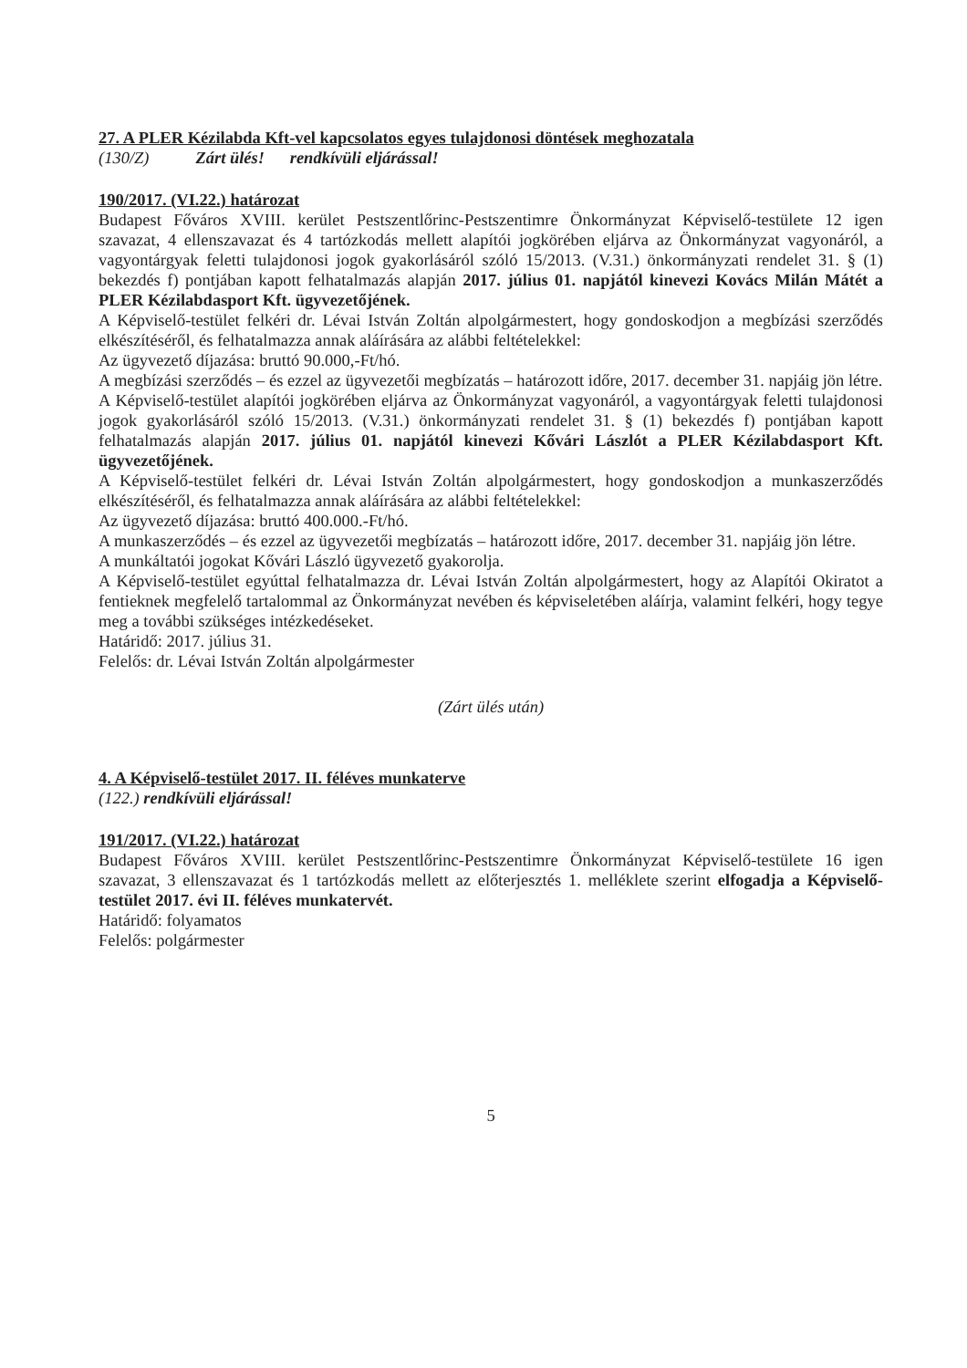27. A PLER Kézilabda Kft-vel kapcsolatos egyes tulajdonosi döntések meghozatala
(130/Z) Zárt ülés! rendkívüli eljárással!
190/2017. (VI.22.) határozat
Budapest Főváros XVIII. kerület Pestszentlőrinc-Pestszentimre Önkormányzat Képviselő-testülete 12 igen szavazat, 4 ellenszavazat és 4 tartózkodás mellett alapítói jogkörében eljárva az Önkormányzat vagyonáról, a vagyontárgyak feletti tulajdonosi jogok gyakorlásáról szóló 15/2013. (V.31.) önkormányzati rendelet 31. § (1) bekezdés f) pontjában kapott felhatalmazás alapján 2017. július 01. napjától kinevezi Kovács Milán Mátét a PLER Kézilabdasport Kft. ügyvezetőjének.
A Képviselő-testület felkéri dr. Lévai István Zoltán alpolgármestert, hogy gondoskodjon a megbízási szerződés elkészítéséről, és felhatalmazza annak aláírására az alábbi feltételekkel:
Az ügyvezető díjazása: bruttó 90.000,-Ft/hó.
A megbízási szerződés – és ezzel az ügyvezetői megbízatás – határozott időre, 2017. december 31. napjáig jön létre.
A Képviselő-testület alapítói jogkörében eljárva az Önkormányzat vagyonáról, a vagyontárgyak feletti tulajdonosi jogok gyakorlásáról szóló 15/2013. (V.31.) önkormányzati rendelet 31. § (1) bekezdés f) pontjában kapott felhatalmazás alapján 2017. július 01. napjától kinevezi Kővári Lászlót a PLER Kézilabdasport Kft. ügyvezetőjének.
A Képviselő-testület felkéri dr. Lévai István Zoltán alpolgármestert, hogy gondoskodjon a munkaszerződés elkészítéséről, és felhatalmazza annak aláírására az alábbi feltételekkel:
Az ügyvezető díjazása: bruttó 400.000.-Ft/hó.
A munkaszerződés – és ezzel az ügyvezetői megbízatás – határozott időre, 2017. december 31. napjáig jön létre.
A munkáltatói jogokat Kővári László ügyvezető gyakorolja.
A Képviselő-testület egyúttal felhatalmazza dr. Lévai István Zoltán alpolgármestert, hogy az Alapítói Okiratot a fentieknek megfelelő tartalommal az Önkormányzat nevében és képviseletében aláírja, valamint felkéri, hogy tegye meg a további szükséges intézkedéseket.
Határidő: 2017. július 31.
Felelős: dr. Lévai István Zoltán alpolgármester
(Zárt ülés után)
4. A Képviselő-testület 2017. II. féléves munkaterve
(122.) rendkívüli eljárással!
191/2017. (VI.22.) határozat
Budapest Főváros XVIII. kerület Pestszentlőrinc-Pestszentimre Önkormányzat Képviselő-testülete 16 igen szavazat, 3 ellenszavazat és 1 tartózkodás mellett az előterjesztés 1. melléklete szerint elfogadja a Képviselő-testület 2017. évi II. féléves munkatervét.
Határidő: folyamatos
Felelős: polgármester
5